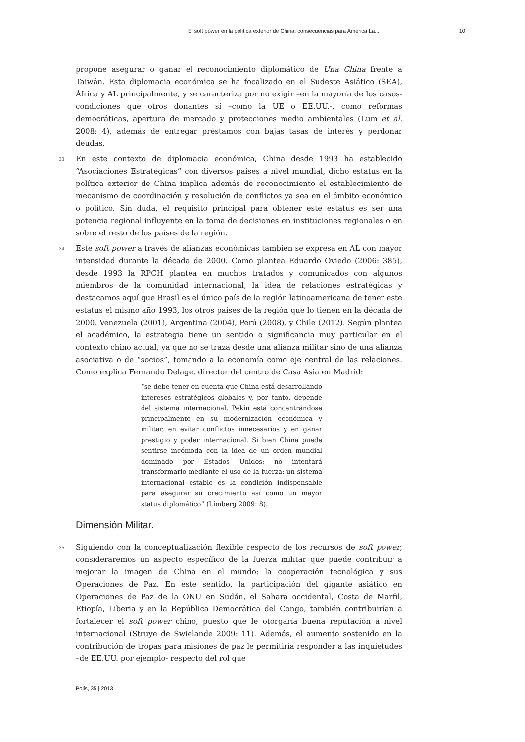10 El soft power en la política exterior de China: consecuencias para América La...
propone asegurar o ganar el reconocimiento diplomático de Una China frente a Taiwán. Esta diplomacia económica se ha focalizado en el Sudeste Asiático (SEA), África y AL principalmente, y se caracteriza por no exigir –en la mayoría de los casos- condiciones que otros donantes sí –como la UE o EE.UU.-, como reformas democráticas, apertura de mercado y protecciones medio ambientales (Lum et al. 2008: 4), además de entregar préstamos con bajas tasas de interés y perdonar deudas.
33 En este contexto de diplomacia económica, China desde 1993 ha establecido “Asociaciones Estratégicas” con diversos países a nivel mundial, dicho estatus en la política exterior de China implica además de reconocimiento el establecimiento de mecanismo de coordinación y resolución de conflictos ya sea en el ámbito económico o político. Sin duda, el requisito principal para obtener este estatus es ser una potencia regional influyente en la toma de decisiones en instituciones regionales o en sobre el resto de los países de la región.
34 Este soft power a través de alianzas económicas también se expresa en AL con mayor intensidad durante la década de 2000. Como plantea Eduardo Oviedo (2006: 385), desde 1993 la RPCH plantea en muchos tratados y comunicados con algunos miembros de la comunidad internacional, la idea de relaciones estratégicas y destacamos aquí que Brasil es el único país de la región latinoamericana de tener este estatus el mismo año 1993, los otros países de la región que lo tienen en la década de 2000, Venezuela (2001), Argentina (2004), Perú (2008), y Chile (2012). Según plantea el académico, la estrategia tiene un sentido o significancia muy particular en el contexto chino actual, ya que no se traza desde una alianza militar sino de una alianza asociativa o de “socios”, tomando a la economía como eje central de las relaciones. Como explica Fernando Delage, director del centro de Casa Asia en Madrid:
“se debe tener en cuenta que China está desarrollando intereses estratégicos globales y, por tanto, depende del sistema internacional. Pekín está concentrándose principalmente en su modernización económica y militar, en evitar conflictos innecesarios y en ganar prestigio y poder internacional. Si bien China puede sentirse incómoda con la idea de un orden mundial dominado por Estados Unidos; no intentará transformarlo mediante el uso de la fuerza: un sistema internacional estable es la condición indispensable para asegurar su crecimiento así como un mayor status diplomático” (Límberg 2009: 8).
Dimensión Militar.
35 Siguiendo con la conceptualización flexible respecto de los recursos de soft power, consideraremos un aspecto específico de la fuerza militar que puede contribuir a mejorar la imagen de China en el mundo: la cooperación tecnológica y sus Operaciones de Paz. En este sentido, la participación del gigante asiático en Operaciones de Paz de la ONU en Sudán, el Sahara occidental, Costa de Marfil, Etiopía, Liberia y en la República Democrática del Congo, también contribuirían a fortalecer el soft power chino, puesto que le otorgaría buena reputación a nivel internacional (Struye de Swielande 2009: 11). Además, el aumento sostenido en la contribución de tropas para misiones de paz le permitiría responder a las inquietudes –de EE.UU. por ejemplo- respecto del rol que
Polis, 35 | 2013